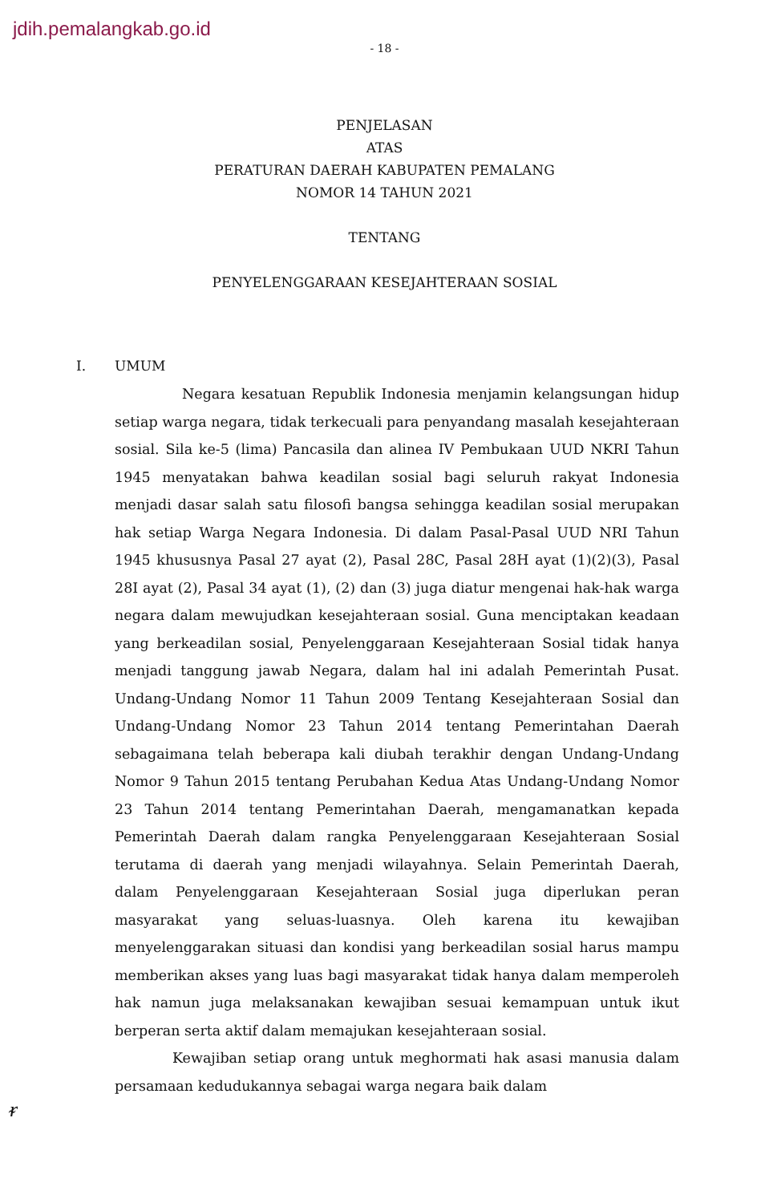jdih.pemalangkab.go.id
- 18 -
PENJELASAN
ATAS
PERATURAN DAERAH KABUPATEN PEMALANG
NOMOR 14 TAHUN 2021
TENTANG
PENYELENGGARAAN KESEJAHTERAAN SOSIAL
I. UMUM
Negara kesatuan Republik Indonesia menjamin kelangsungan hidup setiap warga negara, tidak terkecuali para penyandang masalah kesejahteraan sosial. Sila ke-5 (lima) Pancasila dan alinea IV Pembukaan UUD NKRI Tahun 1945 menyatakan bahwa keadilan sosial bagi seluruh rakyat Indonesia menjadi dasar salah satu filosofi bangsa sehingga keadilan sosial merupakan hak setiap Warga Negara Indonesia. Di dalam Pasal-Pasal UUD NRI Tahun 1945 khususnya Pasal 27 ayat (2), Pasal 28C, Pasal 28H ayat (1)(2)(3), Pasal 28I ayat (2), Pasal 34 ayat (1), (2) dan (3) juga diatur mengenai hak-hak warga negara dalam mewujudkan kesejahteraan sosial. Guna menciptakan keadaan yang berkeadilan sosial, Penyelenggaraan Kesejahteraan Sosial tidak hanya menjadi tanggung jawab Negara, dalam hal ini adalah Pemerintah Pusat. Undang-Undang Nomor 11 Tahun 2009 Tentang Kesejahteraan Sosial dan Undang-Undang Nomor 23 Tahun 2014 tentang Pemerintahan Daerah sebagaimana telah beberapa kali diubah terakhir dengan Undang-Undang Nomor 9 Tahun 2015 tentang Perubahan Kedua Atas Undang-Undang Nomor 23 Tahun 2014 tentang Pemerintahan Daerah, mengamanatkan kepada Pemerintah Daerah dalam rangka Penyelenggaraan Kesejahteraan Sosial terutama di daerah yang menjadi wilayahnya. Selain Pemerintah Daerah, dalam Penyelenggaraan Kesejahteraan Sosial juga diperlukan peran masyarakat yang seluas-luasnya. Oleh karena itu kewajiban menyelenggarakan situasi dan kondisi yang berkeadilan sosial harus mampu memberikan akses yang luas bagi masyarakat tidak hanya dalam memperoleh hak namun juga melaksanakan kewajiban sesuai kemampuan untuk ikut berperan serta aktif dalam memajukan kesejahteraan sosial.
Kewajiban setiap orang untuk meghormati hak asasi manusia dalam persamaan kedudukannya sebagai warga negara baik dalam
ᵲ